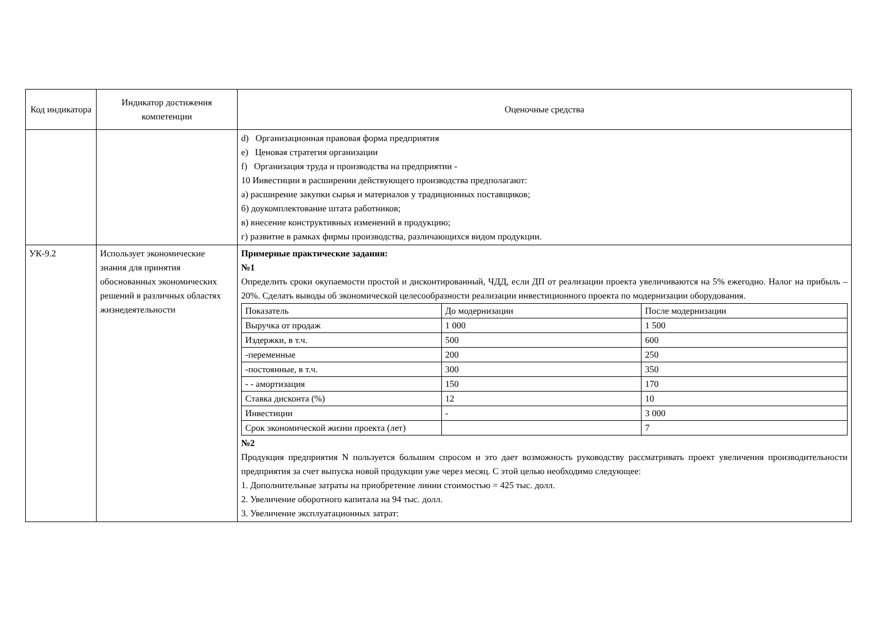| Код индикатора | Индикатор достижения компетенции | Оценочные средства |
| --- | --- | --- |
| | | d) Организационная правовая форма предприятия e) Ценовая стратегия организации f) Организация труда и производства на предприятии - 10 Инвестиции в расширении действующего производства предполагают: а) расширение закупки сырья и материалов у традиционных поставщиков; б) доукомплектование штата работников; в) внесение конструктивных изменений в продукцию; г) развитие в рамках фирмы производства, различающихся видом продукции. |
| УК-9.2 | Использует экономические знания для принятия обоснованных экономических решений в различных областях жизнедеятельности | Примерные практические задания: №1 Определить сроки окупаемости простой и дисконтированный, ЧДД, если ДП от реализации проекта увеличиваются на 5% ежегодно. Налог на прибыль – 20%. Сделать выводы об экономической целесообразности реализации инвестиционного проекта по модернизации оборудования. / Показатель / До модернизации / После модернизации / / Выручка от продаж / 1 000 / 1 500 / / Издержки, в т.ч. / 500 / 600 / / -переменные / 200 / 250 / / -постоянные, в т.ч. / 300 / 350 / / - - амортизация / 150 / 170 / / Ставка дисконта (%) / 12 / 10 / / Инвестиции / - / 3 000 / / Срок экономической жизни проекта (лет) / / 7 / №2 Продукция предприятия N пользуется большим спросом и это дает возможность руководству рассматривать проект увеличения производительности предприятия за счет выпуска новой продукции уже через месяц. С этой целью необходимо следующее: 1. Дополнительные затраты на приобретение линии стоимостью = 425 тыс. долл. 2. Увеличение оборотного капитала на 94 тыс. долл. 3. Увеличение эксплуатационных затрат: |